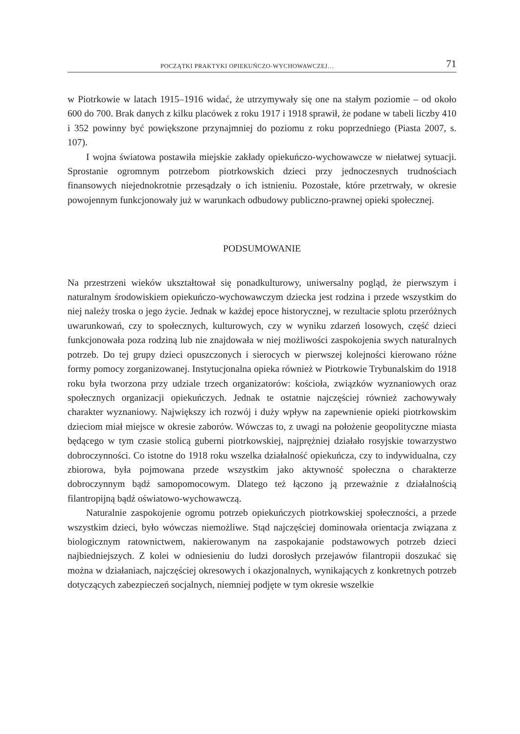POCZĄTKI PRAKTYKI OPIEKUŃCZO-WYCHOWAWCZEJ… 71
w Piotrkowie w latach 1915–1916 widać, że utrzymywały się one na stałym poziomie – od około 600 do 700. Brak danych z kilku placówek z roku 1917 i 1918 sprawił, że podane w tabeli liczby 410 i 352 powinny być powiększone przynajmniej do poziomu z roku poprzedniego (Piasta 2007, s. 107).
I wojna światowa postawiła miejskie zakłady opiekuńczo-wychowawcze w niełatwej sytuacji. Sprostanie ogromnym potrzebom piotrkowskich dzieci przy jednoczesnych trudnościach finansowych niejednokrotnie przesądzały o ich istnieniu. Pozostałe, które przetrwały, w okresie powojennym funkcjonowały już w warunkach odbudowy publiczno-prawnej opieki społecznej.
PODSUMOWANIE
Na przestrzeni wieków ukształtował się ponadkulturowy, uniwersalny pogląd, że pierwszym i naturalnym środowiskiem opiekuńczo-wychowawczym dziecka jest rodzina i przede wszystkim do niej należy troska o jego życie. Jednak w każdej epoce historycznej, w rezultacie splotu przeróżnych uwarunkowań, czy to społecznych, kulturowych, czy w wyniku zdarzeń losowych, część dzieci funkcjonowała poza rodziną lub nie znajdowała w niej możliwości zaspokojenia swych naturalnych potrzeb. Do tej grupy dzieci opuszczonych i sierocych w pierwszej kolejności kierowano różne formy pomocy zorganizowanej. Instytucjonalna opieka również w Piotrkowie Trybunalskim do 1918 roku była tworzona przy udziale trzech organizatorów: kościoła, związków wyznaniowych oraz społecznych organizacji opiekuńczych. Jednak te ostatnie najczęściej również zachowywały charakter wyznaniowy. Największy ich rozwój i duży wpływ na zapewnienie opieki piotrkowskim dzieciom miał miejsce w okresie zaborów. Wówczas to, z uwagi na położenie geopolityczne miasta będącego w tym czasie stolicą guberni piotrkowskiej, najprężniej działało rosyjskie towarzystwo dobroczynności. Co istotne do 1918 roku wszelka działalność opiekuńcza, czy to indywidualna, czy zbiorowa, była pojmowana przede wszystkim jako aktywność społeczna o charakterze dobroczynnym bądź samopomocowym. Dlatego też łączono ją przeważnie z działalnością filantropijną bądź oświatowo-wychowawczą.
Naturalnie zaspokojenie ogromu potrzeb opiekuńczych piotrkowskiej społeczności, a przede wszystkim dzieci, było wówczas niemożliwe. Stąd najczęściej dominowała orientacja związana z biologicznym ratownictwem, nakierowanym na zaspokajanie podstawowych potrzeb dzieci najbiedniejszych. Z kolei w odniesieniu do ludzi dorosłych przejawów filantropii doszukać się można w działaniach, najczęściej okresowych i okazjonalnych, wynikających z konkretnych potrzeb dotyczących zabezpieczeń socjalnych, niemniej podjęte w tym okresie wszelkie